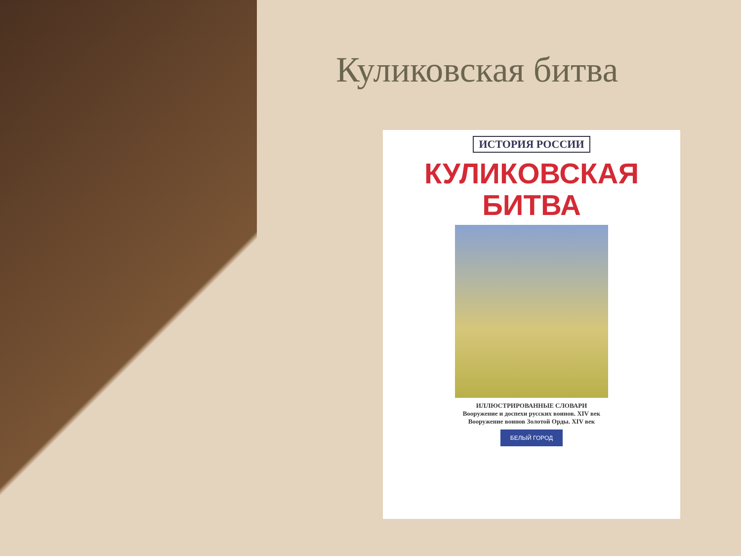Куликовская битва
ИСТОРИЯ РОССИИ
КУЛИКОВСКАЯ
БИТВА
ИЛЛЮСТРИРОВАННЫЕ СЛОВАРИ
Вооружение и доспехи русских воинов. XIV век
Вооружение воинов Золотой Орды. XIV век
БЕЛЫЙ ГОРОД